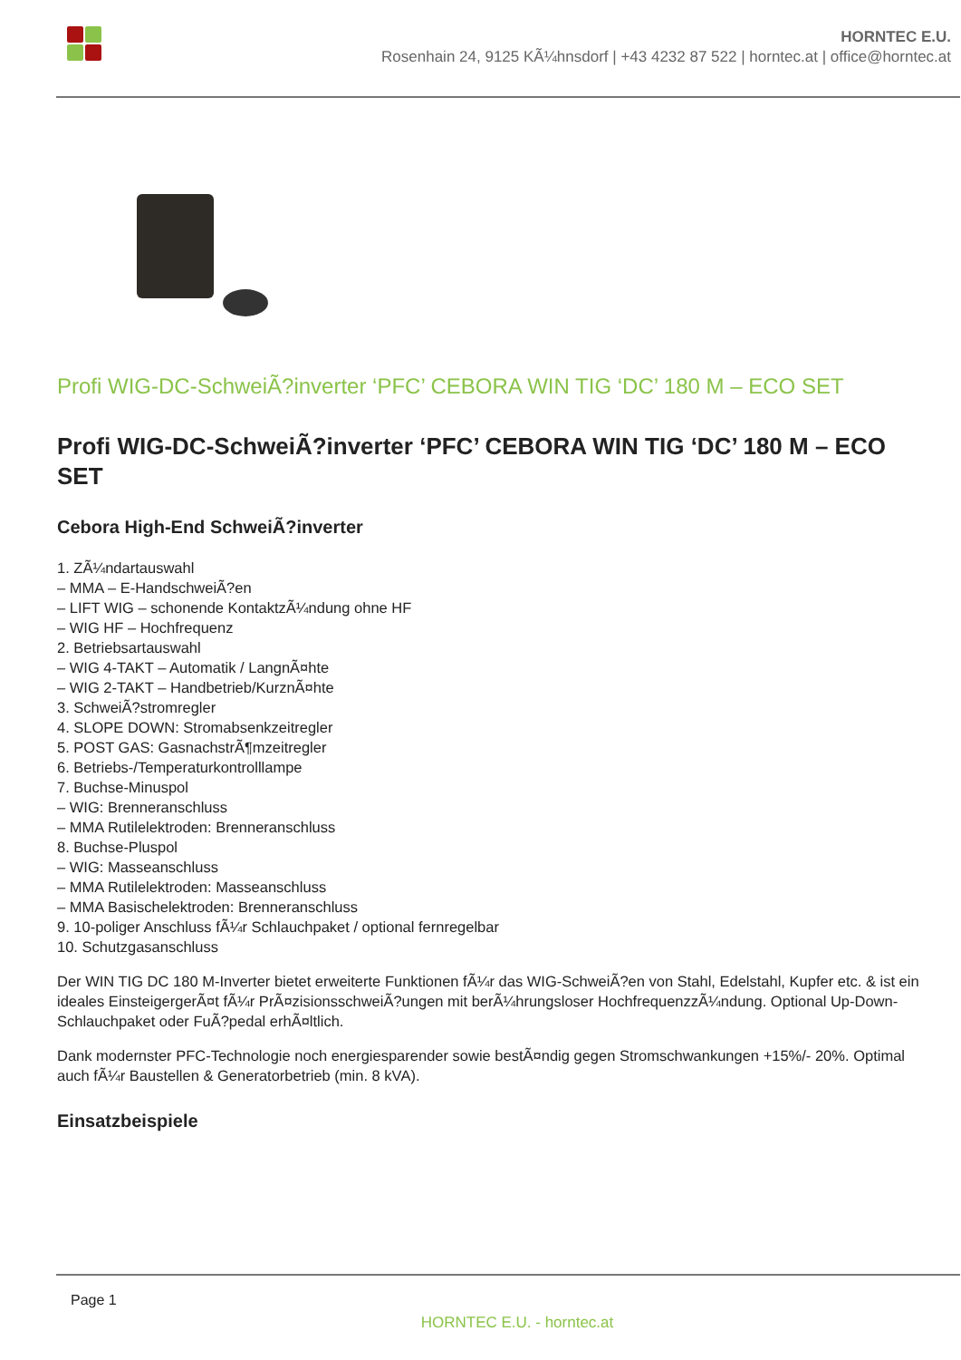HORNTEC E.U.
Rosenhain 24, 9125 KÃ¼hnsdorf | +43 4232 87 522 | horntec.at | office@horntec.at
Profi WIG-DC-SchweiÃ?inverter ‘PFC’ CEBORA WIN TIG ‘DC’ 180 M – ECO SET
Profi WIG-DC-SchweiÃ?inverter ‘PFC’ CEBORA WIN TIG ‘DC’ 180 M – ECO SET
Cebora High-End SchweiÃ?inverter
1. ZÃ¼ndartauswahl
– MMA – E-HandschweiÃ?en
– LIFT WIG – schonende KontaktzÃ¼ndung ohne HF
– WIG HF – Hochfrequenz
2. Betriebsartauswahl
– WIG 4-TAKT – Automatik / LangnÃ¤hte
– WIG 2-TAKT – Handbetrieb/KurznÃ¤hte
3. SchweiÃ?stromregler
4. SLOPE DOWN: Stromabsenkzeitregler
5. POST GAS: GasnachstrÃ¶mzeitregler
6. Betriebs-/Temperaturkontrolllampe
7. Buchse-Minuspol
– WIG: Brenneranschluss
– MMA Rutilelektroden: Brenneranschluss
8. Buchse-Pluspol
– WIG: Masseanschluss
– MMA Rutilelektroden: Masseanschluss
– MMA Basischelektroden: Brenneranschluss
9. 10-poliger Anschluss fÃ¼r Schlauchpaket / optional fernregelbar
10. Schutzgasanschluss
Der WIN TIG DC 180 M-Inverter bietet erweiterte Funktionen fÃ¼r das WIG-SchweiÃ?en von Stahl, Edelstahl, Kupfer etc. & ist ein ideales EinsteigergerÃ¤t fÃ¼r PrÃ¤zisionsschweiÃ?ungen mit berÃ¼hrungsloser HochfrequenzzÃ¼ndung. Optional Up-Down-Schlauchpaket oder FuÃ?pedal erhÃ¤ltlich.
Dank modernster PFC-Technologie noch energiesparender sowie bestÃ¤ndig gegen Stromschwankungen +15%/- 20%. Optimal auch fÃ¼r Baustellen & Generatorbetrieb (min. 8 kVA).
Einsatzbeispiele
Page 1
HORNTEC E.U. - horntec.at